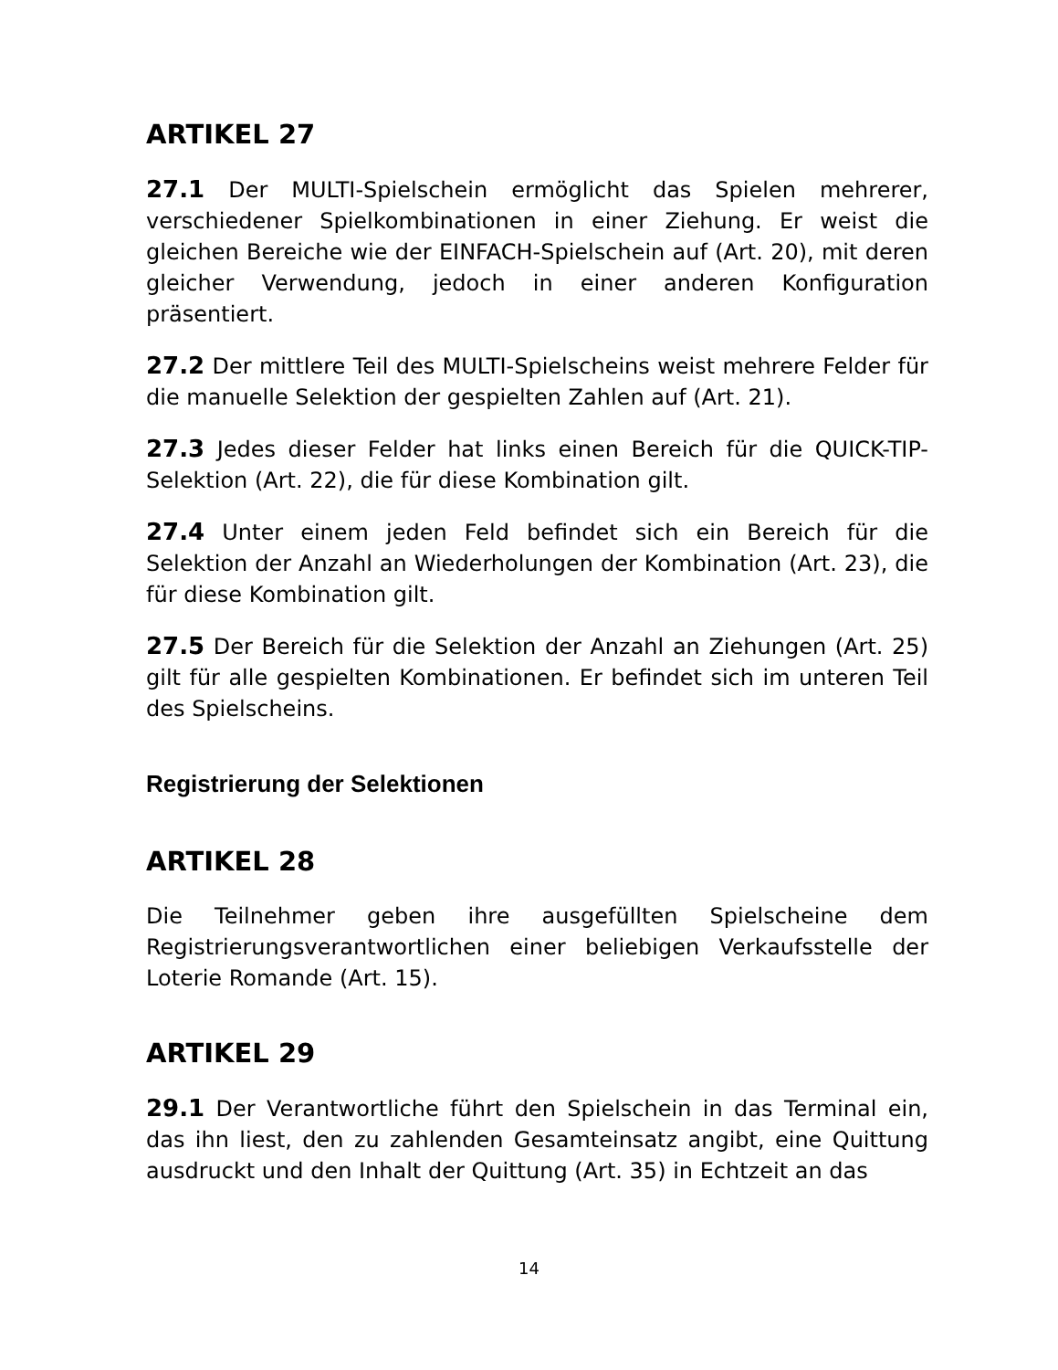ARTIKEL 27
27.1 Der MULTI-Spielschein ermöglicht das Spielen mehrerer, verschiedener Spielkombinationen in einer Ziehung. Er weist die gleichen Bereiche wie der EINFACH-Spielschein auf (Art. 20), mit deren gleicher Verwendung, jedoch in einer anderen Konfiguration präsentiert.
27.2 Der mittlere Teil des MULTI-Spielscheins weist mehrere Felder für die manuelle Selektion der gespielten Zahlen auf (Art. 21).
27.3 Jedes dieser Felder hat links einen Bereich für die QUICK-TIP-Selektion (Art. 22), die für diese Kombination gilt.
27.4 Unter einem jeden Feld befindet sich ein Bereich für die Selektion der Anzahl an Wiederholungen der Kombination (Art. 23), die für diese Kombination gilt.
27.5 Der Bereich für die Selektion der Anzahl an Ziehungen (Art. 25) gilt für alle gespielten Kombinationen. Er befindet sich im unteren Teil des Spielscheins.
Registrierung der Selektionen
ARTIKEL 28
Die Teilnehmer geben ihre ausgefüllten Spielscheine dem Registrierungsverantwortlichen einer beliebigen Verkaufsstelle der Loterie Romande (Art. 15).
ARTIKEL 29
29.1 Der Verantwortliche führt den Spielschein in das Terminal ein, das ihn liest, den zu zahlenden Gesamteinsatz angibt, eine Quittung ausdruckt und den Inhalt der Quittung (Art. 35) in Echtzeit an das
14